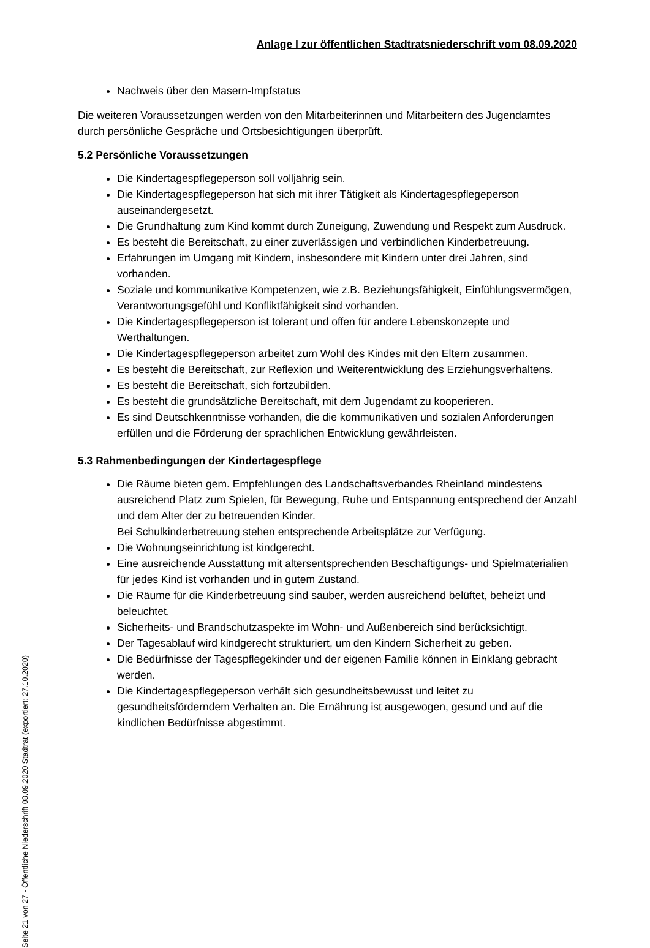Anlage I zur öffentlichen Stadtratsniederschrift vom 08.09.2020
Nachweis über den Masern-Impfstatus
Die weiteren Voraussetzungen werden von den Mitarbeiterinnen und Mitarbeitern des Jugendamtes durch persönliche Gespräche und Ortsbesichtigungen überprüft.
5.2 Persönliche Voraussetzungen
Die Kindertagespflegeperson soll volljährig sein.
Die Kindertagespflegeperson hat sich mit ihrer Tätigkeit als Kindertagespflegeperson auseinandergesetzt.
Die Grundhaltung zum Kind kommt durch Zuneigung, Zuwendung und Respekt zum Ausdruck.
Es besteht die Bereitschaft, zu einer zuverlässigen und verbindlichen Kinderbetreuung.
Erfahrungen im Umgang mit Kindern, insbesondere mit Kindern unter drei Jahren, sind vorhanden.
Soziale und kommunikative Kompetenzen, wie z.B. Beziehungsfähigkeit, Einfühlungsvermögen, Verantwortungsgefühl und Konfliktfähigkeit sind vorhanden.
Die Kindertagespflegeperson ist tolerant und offen für andere Lebenskonzepte und Werthaltungen.
Die Kindertagespflegeperson arbeitet zum Wohl des Kindes mit den Eltern zusammen.
Es besteht die Bereitschaft, zur Reflexion und Weiterentwicklung des Erziehungsverhaltens.
Es besteht die Bereitschaft, sich fortzubilden.
Es besteht die grundsätzliche Bereitschaft, mit dem Jugendamt zu kooperieren.
Es sind Deutschkenntnisse vorhanden, die die kommunikativen und sozialen Anforderungen erfüllen und die Förderung der sprachlichen Entwicklung gewährleisten.
5.3 Rahmenbedingungen der Kindertagespflege
Die Räume bieten gem. Empfehlungen des Landschaftsverbandes Rheinland mindestens ausreichend Platz zum Spielen, für Bewegung, Ruhe und Entspannung entsprechend der Anzahl und dem Alter der zu betreuenden Kinder.
Bei Schulkinderbetreuung stehen entsprechende Arbeitsplätze zur Verfügung.
Die Wohnungseinrichtung ist kindgerecht.
Eine ausreichende Ausstattung mit altersentsprechenden Beschäftigungs- und Spielmaterialien für jedes Kind ist vorhanden und in gutem Zustand.
Die Räume für die Kinderbetreuung sind sauber, werden ausreichend belüftet, beheizt und beleuchtet.
Sicherheits- und Brandschutzaspekte im Wohn- und Außenbereich sind berücksichtigt.
Der Tagesablauf wird kindgerecht strukturiert, um den Kindern Sicherheit zu geben.
Die Bedürfnisse der Tagespflegekinder und der eigenen Familie können in Einklang gebracht werden.
Die Kindertagespflegeperson verhält sich gesundheitsbewusst und leitet zu gesundheitsförderndem Verhalten an. Die Ernährung ist ausgewogen, gesund und auf die kindlichen Bedürfnisse abgestimmt.
Seite 21 von 27 - Öffentliche Niederschrift 08.09.2020 Stadtrat (exportiert: 27.10.2020)